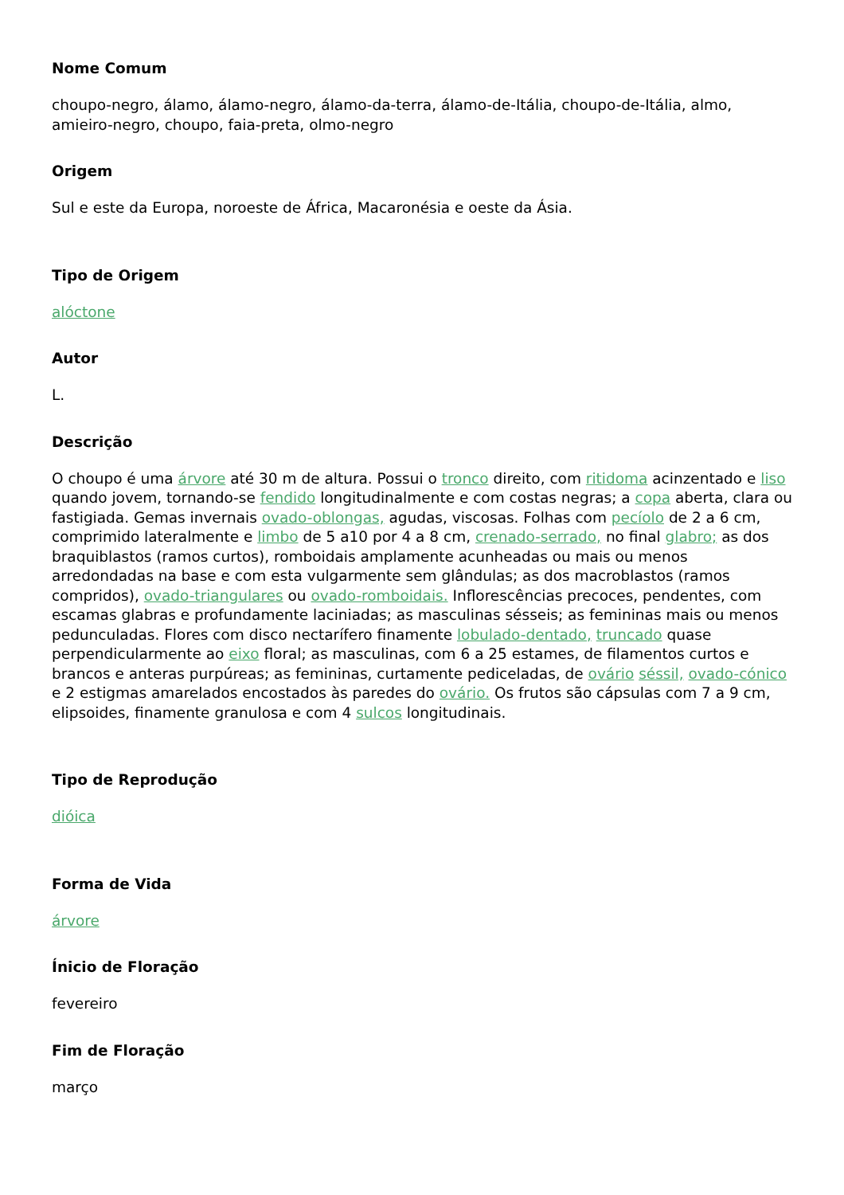Nome Comum
choupo-negro, álamo, álamo-negro, álamo-da-terra, álamo-de-Itália, choupo-de-Itália, almo, amieiro-negro, choupo, faia-preta, olmo-negro
Origem
Sul e este da Europa, noroeste de África, Macaronésia e oeste da Ásia.
Tipo de Origem
alóctone
Autor
L.
Descrição
O choupo é uma árvore até 30 m de altura. Possui o tronco direito, com ritidoma acinzentado e liso quando jovem, tornando-se fendido longitudinalmente e com costas negras; a copa aberta, clara ou fastigiada. Gemas invernais ovado-oblongas, agudas, viscosas. Folhas com pecíolo de 2 a 6 cm, comprimido lateralmente e limbo de 5 a10 por 4 a 8 cm, crenado-serrado, no final glabro; as dos braquiblastos (ramos curtos), romboidais amplamente acunheadas ou mais ou menos arredondadas na base e com esta vulgarmente sem glândulas; as dos macroblastos (ramos compridos), ovado-triangulares ou ovado-romboidais. Inflorescências precoces, pendentes, com escamas glabras e profundamente laciniadas; as masculinas sésseis; as femininas mais ou menos pedunculadas. Flores com disco nectarífero finamente lobulado-dentado, truncado quase perpendicularmente ao eixo floral; as masculinas, com 6 a 25 estames, de filamentos curtos e brancos e anteras purpúreas; as femininas, curtamente pediceladas, de ovário séssil, ovado-cónico e 2 estigmas amarelados encostados às paredes do ovário. Os frutos são cápsulas com 7 a 9 cm, elipsoides, finamente granulosa e com 4 sulcos longitudinais.
Tipo de Reprodução
dióica
Forma de Vida
árvore
Ínicio de Floração
fevereiro
Fim de Floração
março